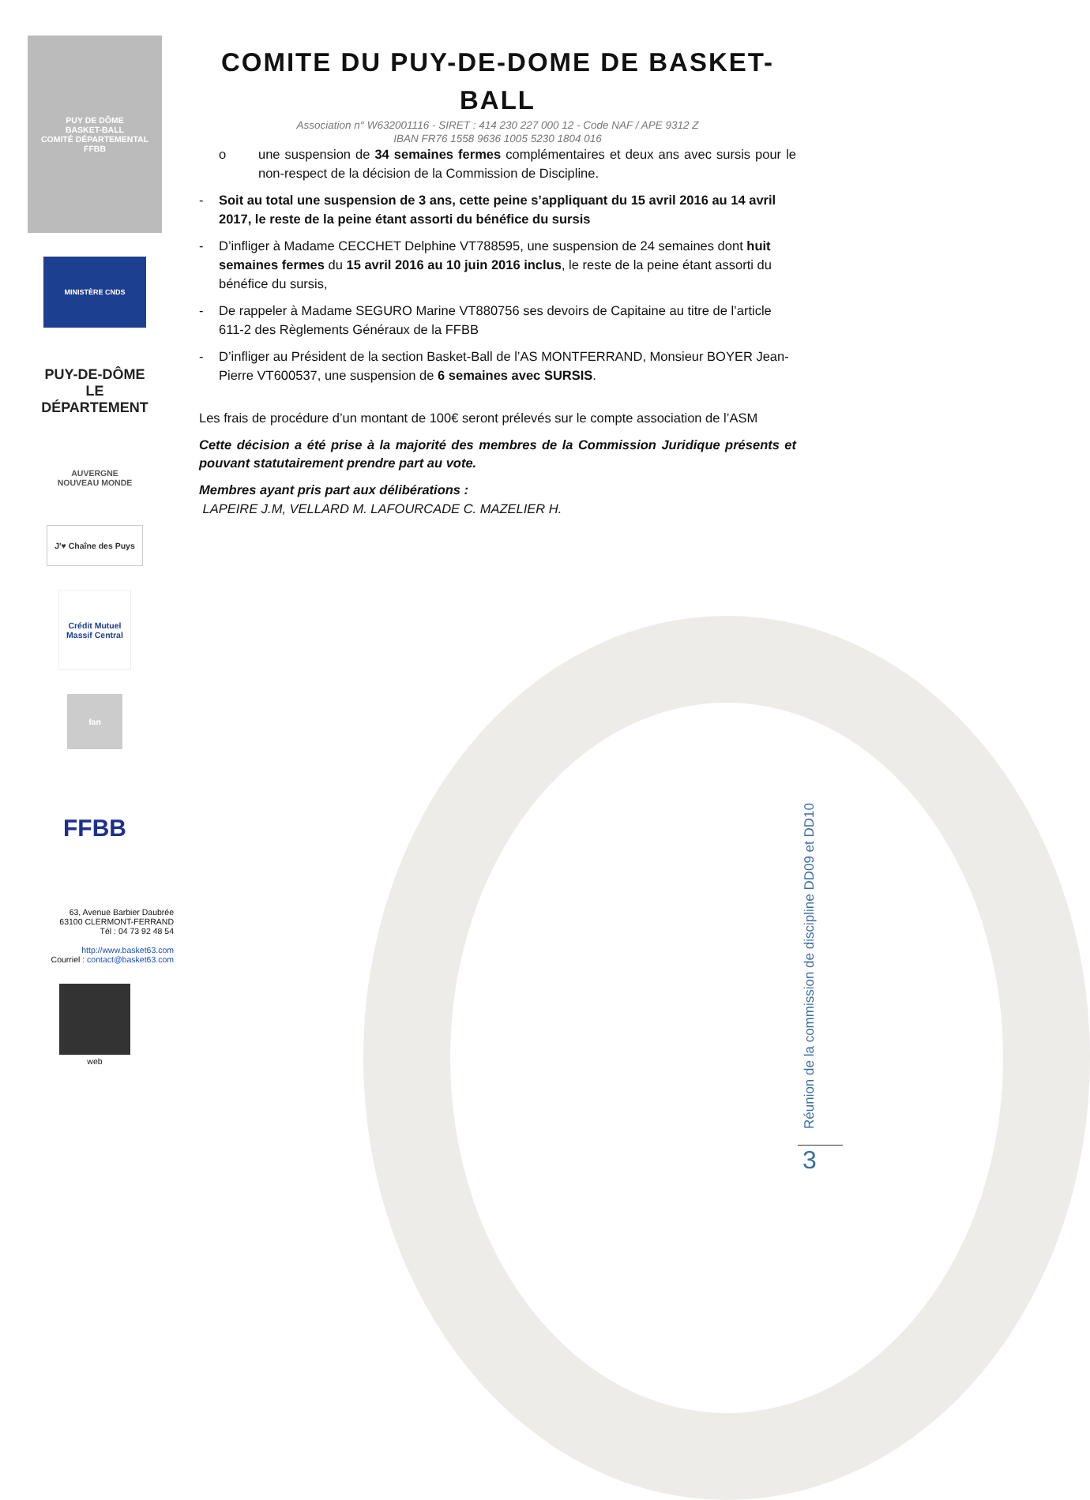PUY DE DÔME
BASKET-BALL
COMITÉ DÉPARTEMENTAL
FFBB
MINISTÈRE CNDS
PUY-DE-DÔME
LE DÉPARTEMENT
AUVERGNE
NOUVEAU MONDE
J'♥ Chaîne des Puys
Crédit Mutuel Massif Central
fan
FFBB
63, Avenue Barbier Daubrée
63100 CLERMONT-FERRAND
Tél : 04 73 92 48 54
http://www.basket63.com
Courriel : contact@basket63.com
web
COMITE DU PUY-DE-DOME DE BASKET-BALL
Association n° W632001116 - SIRET : 414 230 227 000 12 - Code NAF / APE 9312 Z
IBAN FR76 1558 9636 1005 5230 1804 016
o une suspension de 34 semaines fermes complémentaires et deux ans avec sursis pour le non-respect de la décision de la Commission de Discipline.
- Soit au total une suspension de 3 ans, cette peine s’appliquant du 15 avril 2016 au 14 avril 2017, le reste de la peine étant assorti du bénéfice du sursis
- D’infliger à Madame CECCHET Delphine VT788595, une suspension de 24 semaines dont huit semaines fermes du 15 avril 2016 au 10 juin 2016 inclus, le reste de la peine étant assorti du bénéfice du sursis,
- De rappeler à Madame SEGURO Marine VT880756 ses devoirs de Capitaine au titre de l’article 611-2 des Règlements Généraux de la FFBB
- D’infliger au Président de la section Basket-Ball de l’AS MONTFERRAND, Monsieur BOYER Jean-Pierre VT600537, une suspension de 6 semaines avec SURSIS.
Les frais de procédure d’un montant de 100€ seront prélevés sur le compte association de l’ASM
Cette décision a été prise à la majorité des membres de la Commission Juridique présents et pouvant statutairement prendre part au vote.
Membres ayant pris part aux délibérations :
LAPEIRE J.M, VELLARD M. LAFOURCADE C. MAZELIER H.
Réunion de la commission de discipline DD09 et DD10
3